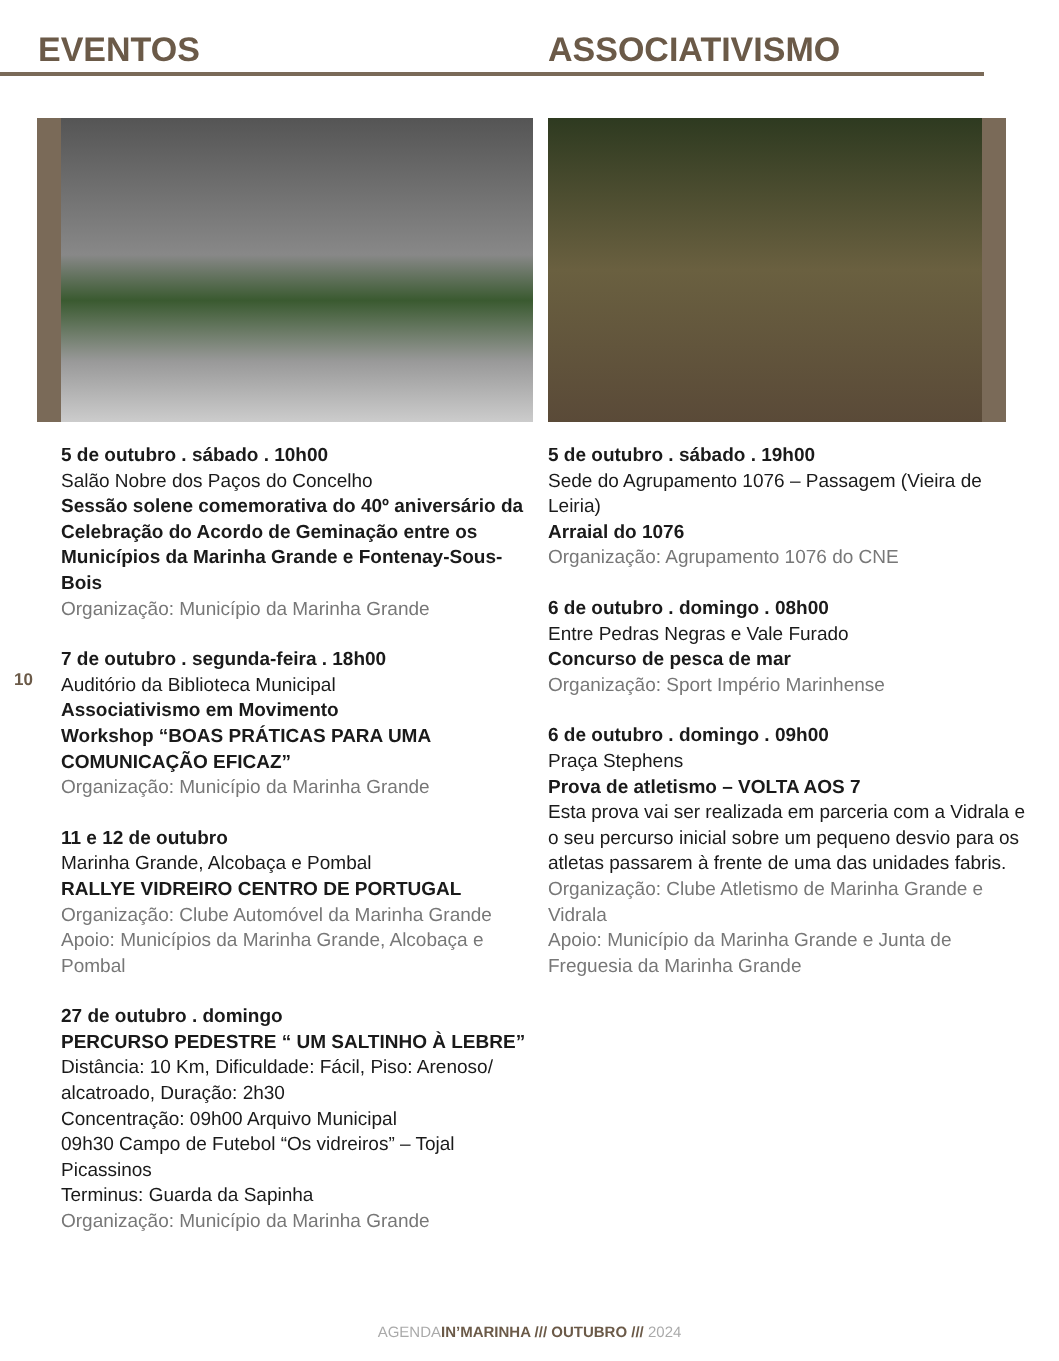EVENTOS ASSOCIATIVISMO
10
5 de outubro . sábado . 10h00
Salão Nobre dos Paços do Concelho
Sessão solene comemorativa do 40º aniversário da Celebração do Acordo de Geminação entre os Municípios da Marinha Grande e Fontenay-Sous-Bois
Organização: Município da Marinha Grande
7 de outubro . segunda-feira . 18h00
Auditório da Biblioteca Municipal
Associativismo em Movimento
Workshop “BOAS PRÁTICAS PARA UMA COMUNICAÇÃO EFICAZ”
Organização: Município da Marinha Grande
11 e 12 de outubro
Marinha Grande, Alcobaça e Pombal
RALLYE VIDREIRO CENTRO DE PORTUGAL
Organização: Clube Automóvel da Marinha Grande
Apoio: Municípios da Marinha Grande, Alcobaça e Pombal
27 de outubro . domingo
PERCURSO PEDESTRE “ UM SALTINHO À LEBRE”
Distância: 10 Km, Dificuldade: Fácil, Piso: Arenoso/ alcatroado, Duração: 2h30
Concentração: 09h00 Arquivo Municipal
09h30 Campo de Futebol “Os vidreiros” – Tojal Picassinos
Terminus: Guarda da Sapinha
Organização: Município da Marinha Grande
5 de outubro . sábado . 19h00
Sede do Agrupamento 1076 – Passagem (Vieira de Leiria)
Arraial do 1076
Organização: Agrupamento 1076 do CNE
6 de outubro . domingo . 08h00
Entre Pedras Negras e Vale Furado
Concurso de pesca de mar
Organização: Sport Império Marinhense
6 de outubro . domingo . 09h00
Praça Stephens
Prova de atletismo – VOLTA AOS 7
Esta prova vai ser realizada em parceria com a Vidrala e o seu percurso inicial sobre um pequeno desvio para os atletas passarem à frente de uma das unidades fabris.
Organização: Clube Atletismo de Marinha Grande e Vidrala
Apoio: Município da Marinha Grande e Junta de Freguesia da Marinha Grande
AGENDAIN’MARINHA /// OUTUBRO /// 2024